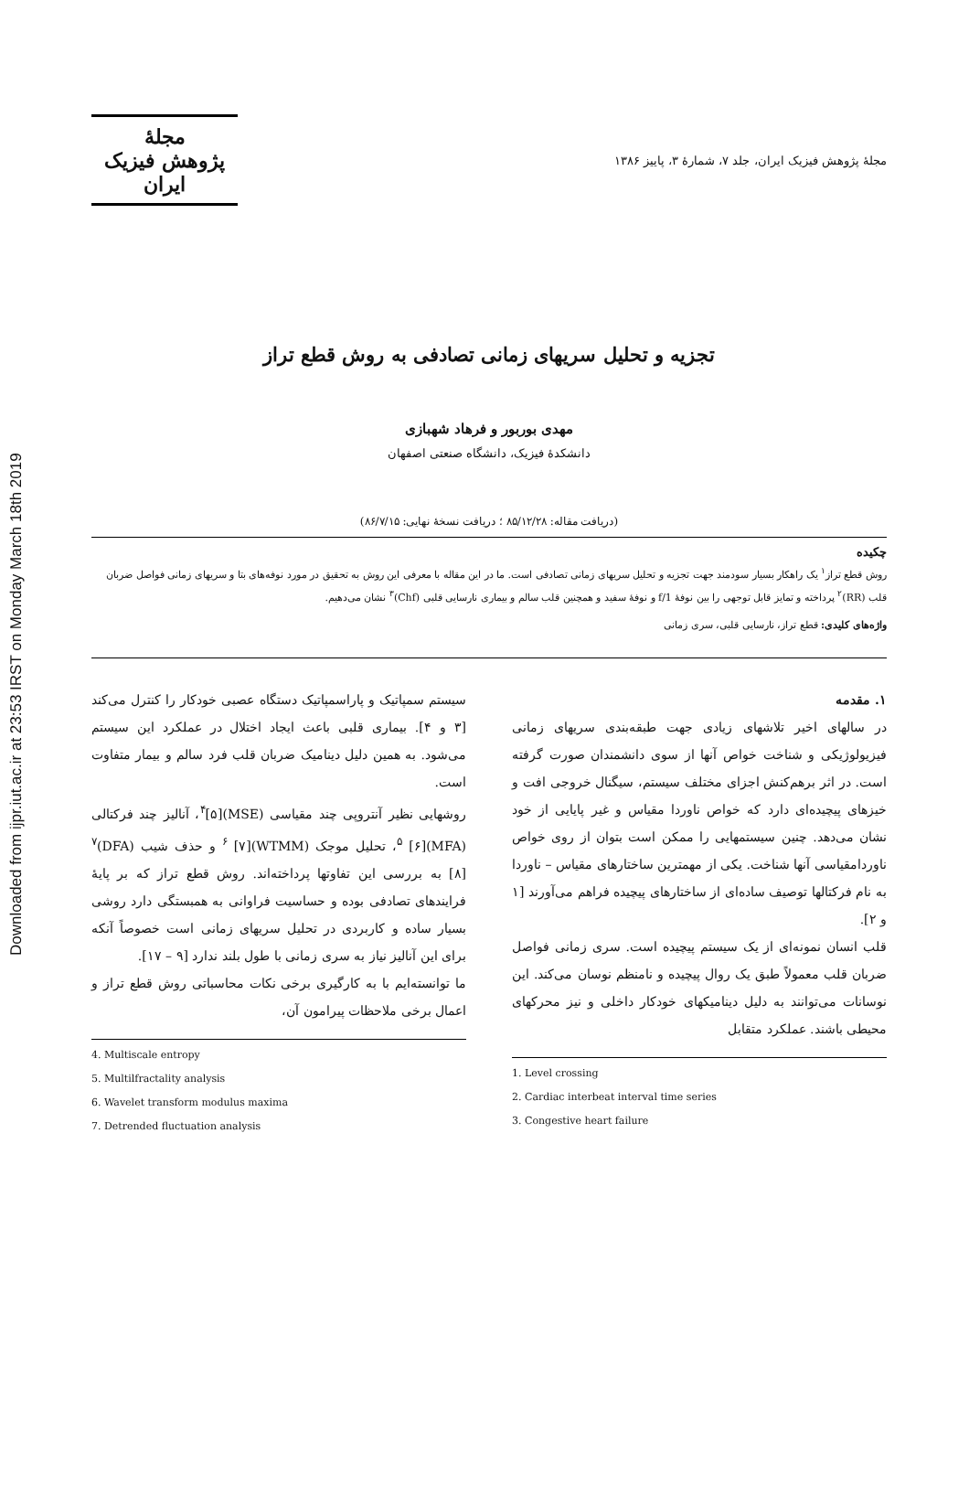Downloaded from ijpr.iut.ac.ir at 23:53 IRST on Monday March 18th 2019
مجلهٔ پژوهش فیزیک ایران، جلد ۷، شمارهٔ ۳، پاییز ۱۳۸۶
مجلهٔ
پژوهش فیزیک
ایران
تجزیه و تحلیل سریهای زمانی تصادفی به روش قطع تراز
مهدی بوربور و فرهاد شهبازی
دانشکدهٔ فیزیک، دانشگاه صنعتی اصفهان
(دریافت مقاله: ۸۵/۱۲/۲۸ ؛ دریافت نسخهٔ نهایی: ۸۶/۷/۱۵)
چکیده
روش قطع تراز<sup>۱</sup> یک راهکار بسیار سودمند جهت تجزیه و تحلیل سریهای زمانی تصادفی است. ما در این مقاله با معرفی این روش به تحقیق در مورد نوفه‌های بتا و سریهای زمانی فواصل ضربان قلب (RR)<sup>۲</sup> پرداخته و تمایز قابل توجهی را بین نوفهٔ 1/f و نوفهٔ سفید و همچنین قلب سالم و بیماری نارسایی قلبی (Chf)<sup>۳</sup> نشان می‌دهیم.
واژه‌های کلیدی: قطع تراز، نارسایی قلبی، سری زمانی
۱. مقدمه
در سالهای اخیر تلاشهای زیادی جهت طبقه‌بندی سریهای زمانی فیزیولوژیکی و شناخت خواص آنها از سوی دانشمندان صورت گرفته است. در اثر برهم‌کنش اجزای مختلف سیستم، سیگنال خروجی افت و خیزهای پیچیده‌ای دارد که خواص ناوردا مقیاس و غیر پایایی از خود نشان می‌دهد. چنین سیستمهایی را ممکن است بتوان از روی خواص ناوردامقیاسی آنها شناخت. یکی از مهمترین ساختارهای مقیاس – ناوردا به نام فرکتالها توصیف ساده‌ای از ساختارهای پیچیده فراهم می‌آورند [۱ و ۲].
قلب انسان نمونه‌ای از یک سیستم پیچیده است. سری زمانی فواصل ضربان قلب معمولاً طبق یک روال پیچیده و نامنظم نوسان می‌کند. این نوسانات می‌توانند به دلیل دینامیکهای خودکار داخلی و نیز محرکهای محیطی باشند. عملکرد متقابل
1. Level crossing
2. Cardiac interbeat interval time series
3. Congestive heart failure
سیستم سمپاتیک و پاراسمپاتیک دستگاه عصبی خودکار را کنترل می‌کند [۳ و ۴]. بیماری قلبی باعث ایجاد اختلال در عملکرد این سیستم می‌شود. به همین دلیل دینامیک ضربان قلب فرد سالم و بیمار متفاوت است.
روشهایی نظیر آنتروپی چند مقیاسی (MSE)<sup>۴</sup>[۵]، آنالیز چند فرکتالی (MFA)<sup>۵</sup> [۶]، تحلیل موجک (WTMM)<sup>۶</sup> [۷] و حذف شیب (DFA)<sup>۷</sup> [۸] به بررسی این تفاوتها پرداخته‌اند. روش قطع تراز که بر پایهٔ فرایندهای تصادفی بوده و حساسیت فراوانی به همبستگی دارد روشی بسیار ساده و کاربردی در تحلیل سریهای زمانی است خصوصاً آنکه برای این آنالیز نیاز به سری زمانی با طول بلند ندارد [۹ – ۱۷].
ما توانسته‌ایم با به کارگیری برخی نکات محاسباتی روش قطع تراز و اعمال برخی ملاحظات پیرامون آن،
4. Multiscale entropy
5. Multilfractality analysis
6. Wavelet transform modulus maxima
7. Detrended fluctuation analysis